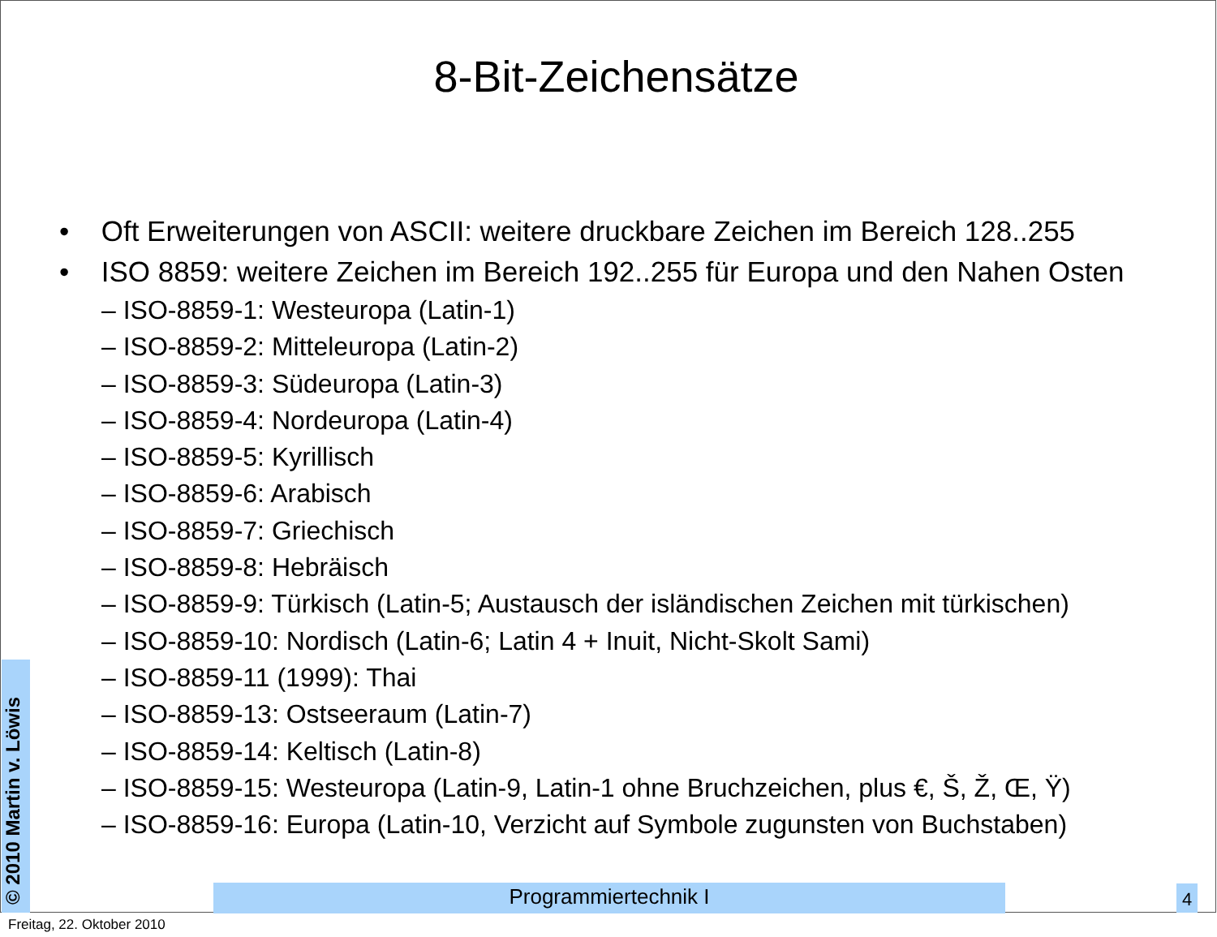8-Bit-Zeichensätze
• Oft Erweiterungen von ASCII: weitere druckbare Zeichen im Bereich 128..255
• ISO 8859: weitere Zeichen im Bereich 192..255 für Europa und den Nahen Osten
– ISO-8859-1: Westeuropa (Latin-1)
– ISO-8859-2: Mitteleuropa (Latin-2)
– ISO-8859-3: Südeuropa (Latin-3)
– ISO-8859-4: Nordeuropa (Latin-4)
– ISO-8859-5: Kyrillisch
– ISO-8859-6: Arabisch
– ISO-8859-7: Griechisch
– ISO-8859-8: Hebräisch
– ISO-8859-9: Türkisch (Latin-5; Austausch der isländischen Zeichen mit türkischen)
– ISO-8859-10: Nordisch (Latin-6; Latin 4 + Inuit, Nicht-Skolt Sami)
– ISO-8859-11 (1999): Thai
– ISO-8859-13: Ostseeraum (Latin-7)
– ISO-8859-14: Keltisch (Latin-8)
– ISO-8859-15: Westeuropa (Latin-9, Latin-1 ohne Bruchzeichen, plus €, Š, Ž, Œ, Ÿ)
– ISO-8859-16: Europa (Latin-10, Verzicht auf Symbole zugunsten von Buchstaben)
© 2010 Martin v. Löwis
Programmiertechnik I 4
Freitag, 22. Oktober 2010